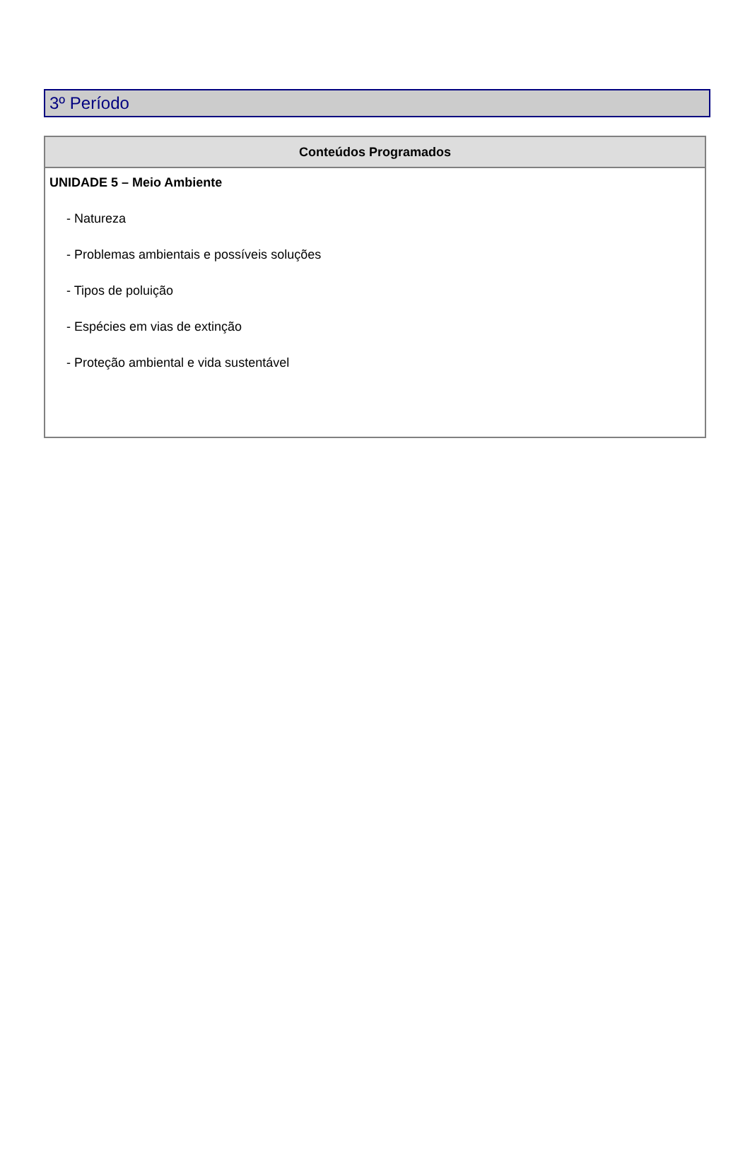3º Período
| Conteúdos Programados |
| --- |
| UNIDADE 5 – Meio Ambiente - Natureza - Problemas ambientais e possíveis soluções - Tipos de poluição - Espécies em vias de extinção - Proteção ambiental e vida sustentável |